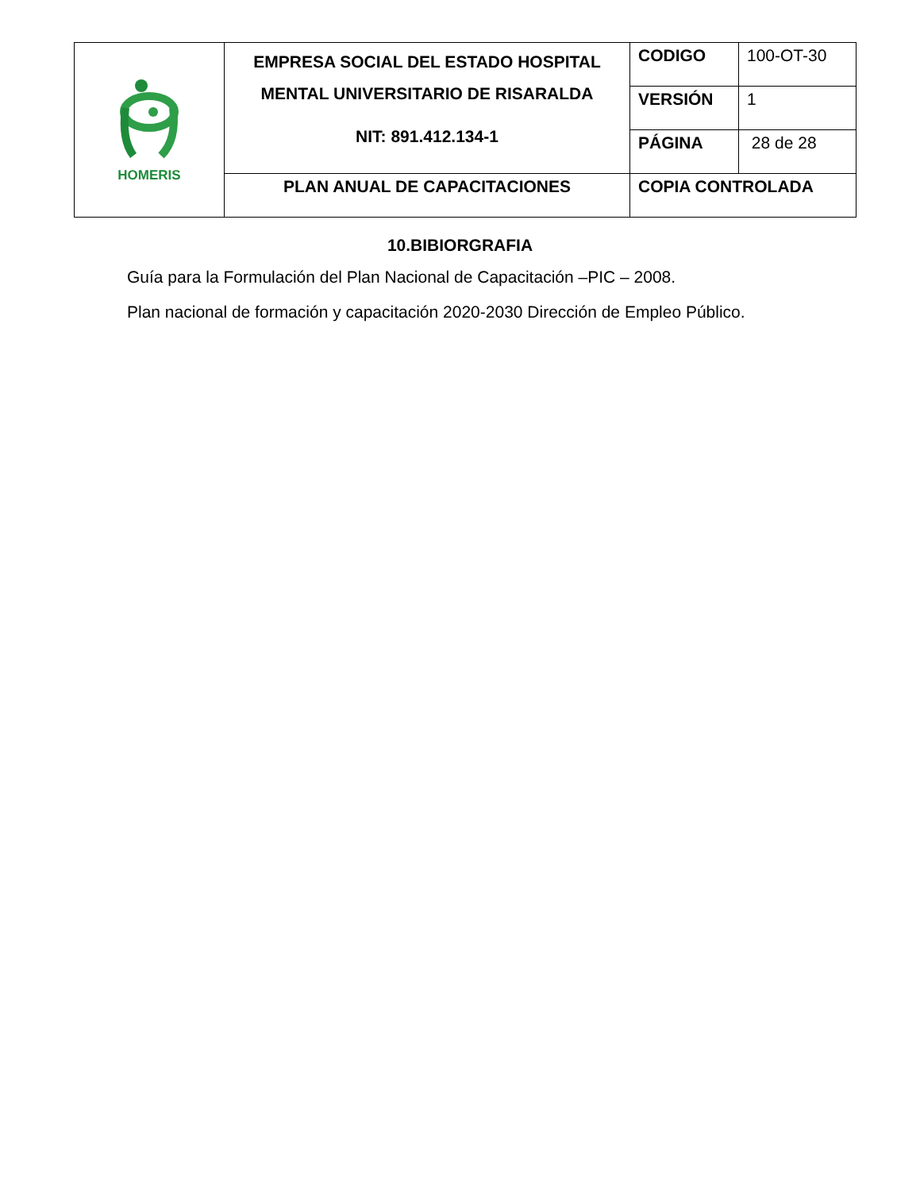| HOMERIS | EMPRESA SOCIAL DEL ESTADO HOSPITAL MENTAL UNIVERSITARIO DE RISARALDA NIT: 891.412.134-1 | CODIGO | 100-OT-30 |
| | | VERSIÓN | 1 |
| | | PÁGINA | 28 de 28 |
| | PLAN ANUAL DE CAPACITACIONES | COPIA CONTROLADA | |
10.BIBIORGRAFIA
Guía para la Formulación del Plan Nacional de Capacitación –PIC – 2008.
Plan nacional de formación y capacitación 2020-2030 Dirección de Empleo Público.